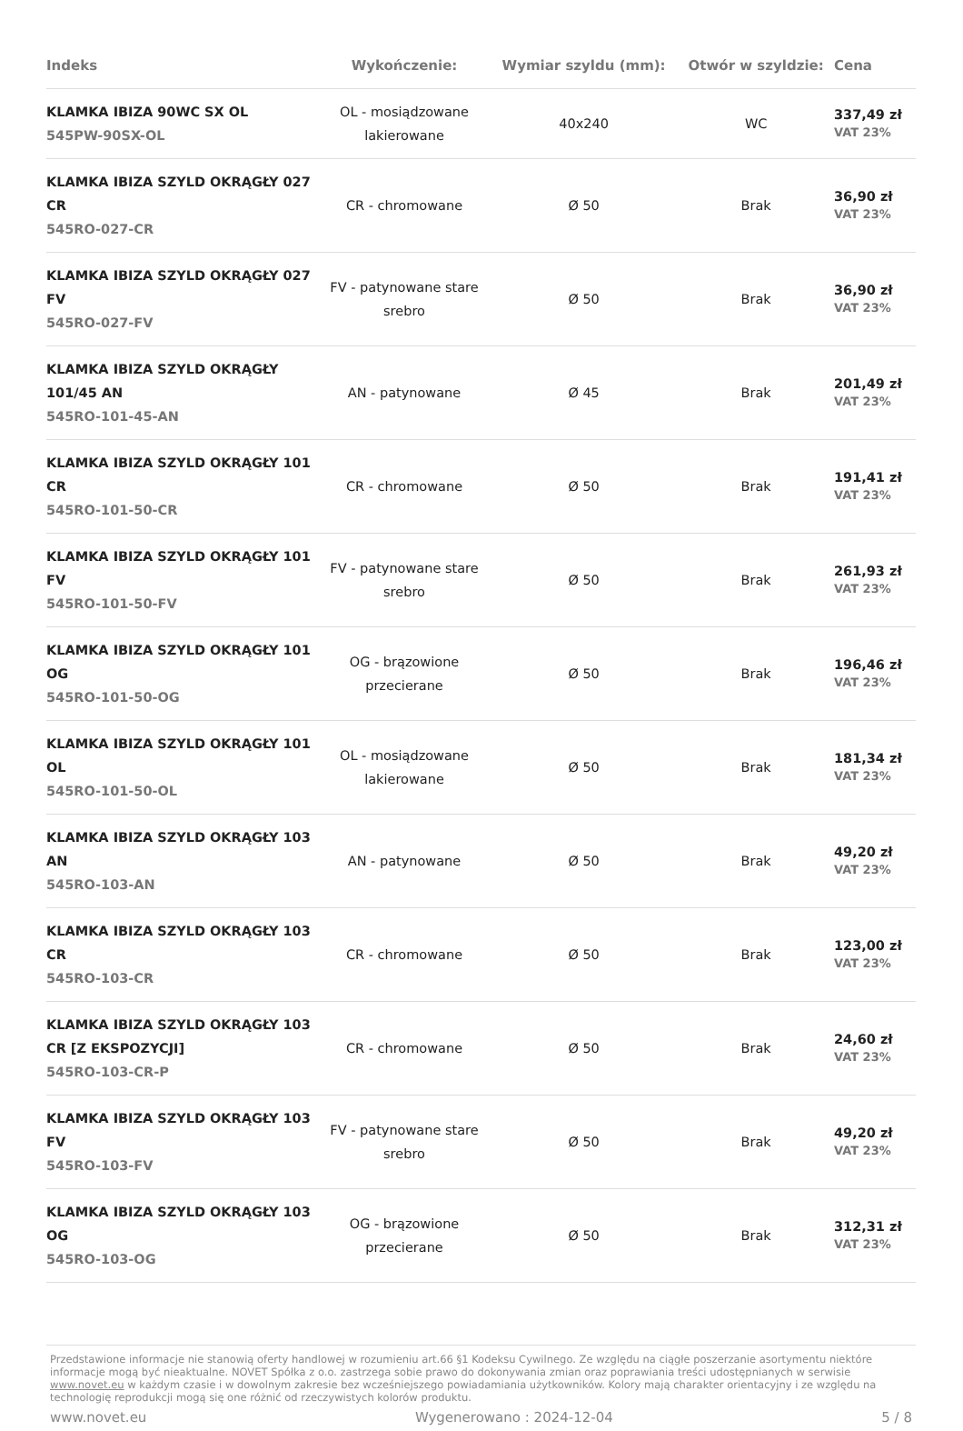| Indeks | Wykończenie: | Wymiar szyldu (mm): | Otwór w szyldzie: | Cena |
| --- | --- | --- | --- | --- |
| KLAMKA IBIZA 90WC SX OL 545PW-90SX-OL | OL - mosiądzowane lakierowane | 40x240 | WC | 337,49 zł VAT 23% |
| KLAMKA IBIZA SZYLD OKRĄGŁY 027 CR 545RO-027-CR | CR - chromowane | Ø 50 | Brak | 36,90 zł VAT 23% |
| KLAMKA IBIZA SZYLD OKRĄGŁY 027 FV 545RO-027-FV | FV - patynowane stare srebro | Ø 50 | Brak | 36,90 zł VAT 23% |
| KLAMKA IBIZA SZYLD OKRĄGŁY 101/45 AN 545RO-101-45-AN | AN - patynowane | Ø 45 | Brak | 201,49 zł VAT 23% |
| KLAMKA IBIZA SZYLD OKRĄGŁY 101 CR 545RO-101-50-CR | CR - chromowane | Ø 50 | Brak | 191,41 zł VAT 23% |
| KLAMKA IBIZA SZYLD OKRĄGŁY 101 FV 545RO-101-50-FV | FV - patynowane stare srebro | Ø 50 | Brak | 261,93 zł VAT 23% |
| KLAMKA IBIZA SZYLD OKRĄGŁY 101 OG 545RO-101-50-OG | OG - brązowione przecierane | Ø 50 | Brak | 196,46 zł VAT 23% |
| KLAMKA IBIZA SZYLD OKRĄGŁY 101 OL 545RO-101-50-OL | OL - mosiądzowane lakierowane | Ø 50 | Brak | 181,34 zł VAT 23% |
| KLAMKA IBIZA SZYLD OKRĄGŁY 103 AN 545RO-103-AN | AN - patynowane | Ø 50 | Brak | 49,20 zł VAT 23% |
| KLAMKA IBIZA SZYLD OKRĄGŁY 103 CR 545RO-103-CR | CR - chromowane | Ø 50 | Brak | 123,00 zł VAT 23% |
| KLAMKA IBIZA SZYLD OKRĄGŁY 103 CR [Z EKSPOZYCJI] 545RO-103-CR-P | CR - chromowane | Ø 50 | Brak | 24,60 zł VAT 23% |
| KLAMKA IBIZA SZYLD OKRĄGŁY 103 FV 545RO-103-FV | FV - patynowane stare srebro | Ø 50 | Brak | 49,20 zł VAT 23% |
| KLAMKA IBIZA SZYLD OKRĄGŁY 103 OG 545RO-103-OG | OG - brązowione przecierane | Ø 50 | Brak | 312,31 zł VAT 23% |
Przedstawione informacje nie stanowią oferty handlowej w rozumieniu art.66 §1 Kodeksu Cywilnego. Ze względu na ciągłe poszerzanie asortymentu niektóre informacje mogą być nieaktualne. NOVET Spółka z o.o. zastrzega sobie prawo do dokonywania zmian oraz poprawiania treści udostępnianych w serwisie www.novet.eu w każdym czasie i w dowolnym zakresie bez wcześniejszego powiadamiania użytkowników. Kolory mają charakter orientacyjny i ze względu na technologię reprodukcji mogą się one różnić od rzeczywistych kolorów produktu.
www.novet.eu Wygenerowano : 2024-12-04 5 / 8